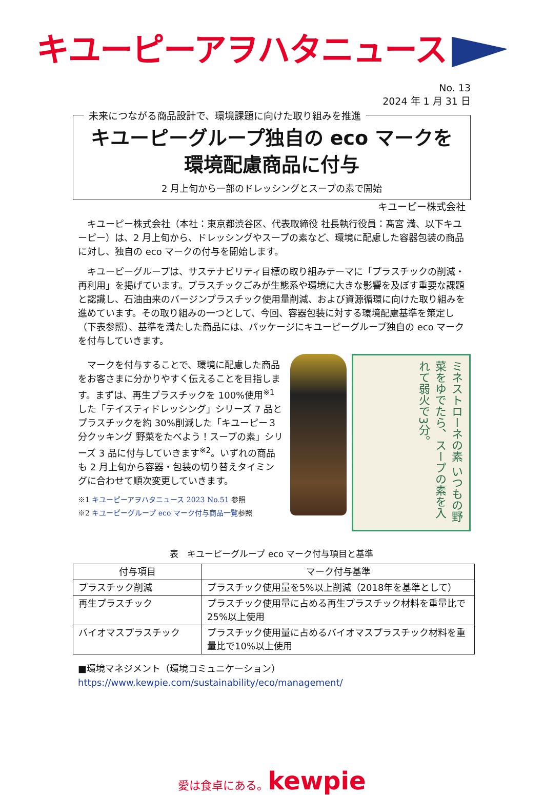キユーピーアヲハタニュース
No. 13
2024 年 1 月 31 日
未来につながる商品設計で、環境課題に向けた取り組みを推進
キユーピーグループ独自の eco マークを
環境配慮商品に付与
2 月上旬から一部のドレッシングとスープの素で開始
キユーピー株式会社
キユーピー株式会社（本社：東京都渋谷区、代表取締役 社長執行役員：髙宮 満、以下キユーピー）は、2 月上旬から、ドレッシングやスープの素など、環境に配慮した容器包装の商品に対し、独自の eco マークの付与を開始します。
キユーピーグループは、サステナビリティ目標の取り組みテーマに「プラスチックの削減・再利用」を掲げています。プラスチックごみが生態系や環境に大きな影響を及ぼす重要な課題と認識し、石油由来のバージンプラスチック使用量削減、および資源循環に向けた取り組みを進めています。その取り組みの一つとして、今回、容器包装に対する環境配慮基準を策定し（下表参照）、基準を満たした商品には、パッケージにキユーピーグループ独自の eco マークを付与していきます。
マークを付与することで、環境に配慮した商品をお客さまに分かりやすく伝えることを目指します。まずは、再生プラスチックを 100%使用<sup>※1</sup>した「テイスティドレッシング」シリーズ 7 品とプラスチックを約 30%削減した「キユーピー３分クッキング 野菜をたべよう！スープの素」シリーズ 3 品に付与していきます<sup>※2</sup>。いずれの商品も 2 月上旬から容器・包装の切り替えタイミングに合わせて順次変更していきます。
※1 キユーピーアヲハタニュース 2023 No.51 参照
※2 キユーピーグループ eco マーク付与商品一覧参照
ミネストローネの素 いつもの野菜をゆでたら、スープの素を入れて弱火で3分。
表　キユーピーグループ eco マーク付与項目と基準
| 付与項目 | マーク付与基準 |
| --- | --- |
| プラスチック削減 | プラスチック使用量を5%以上削減（2018年を基準として） |
| 再生プラスチック | プラスチック使用量に占める再生プラスチック材料を重量比で25%以上使用 |
| バイオマスプラスチック | プラスチック使用量に占めるバイオマスプラスチック材料を重量比で10%以上使用 |
■環境マネジメント（環境コミュニケーション）
https://www.kewpie.com/sustainability/eco/management/
愛は食卓にある。kewpie